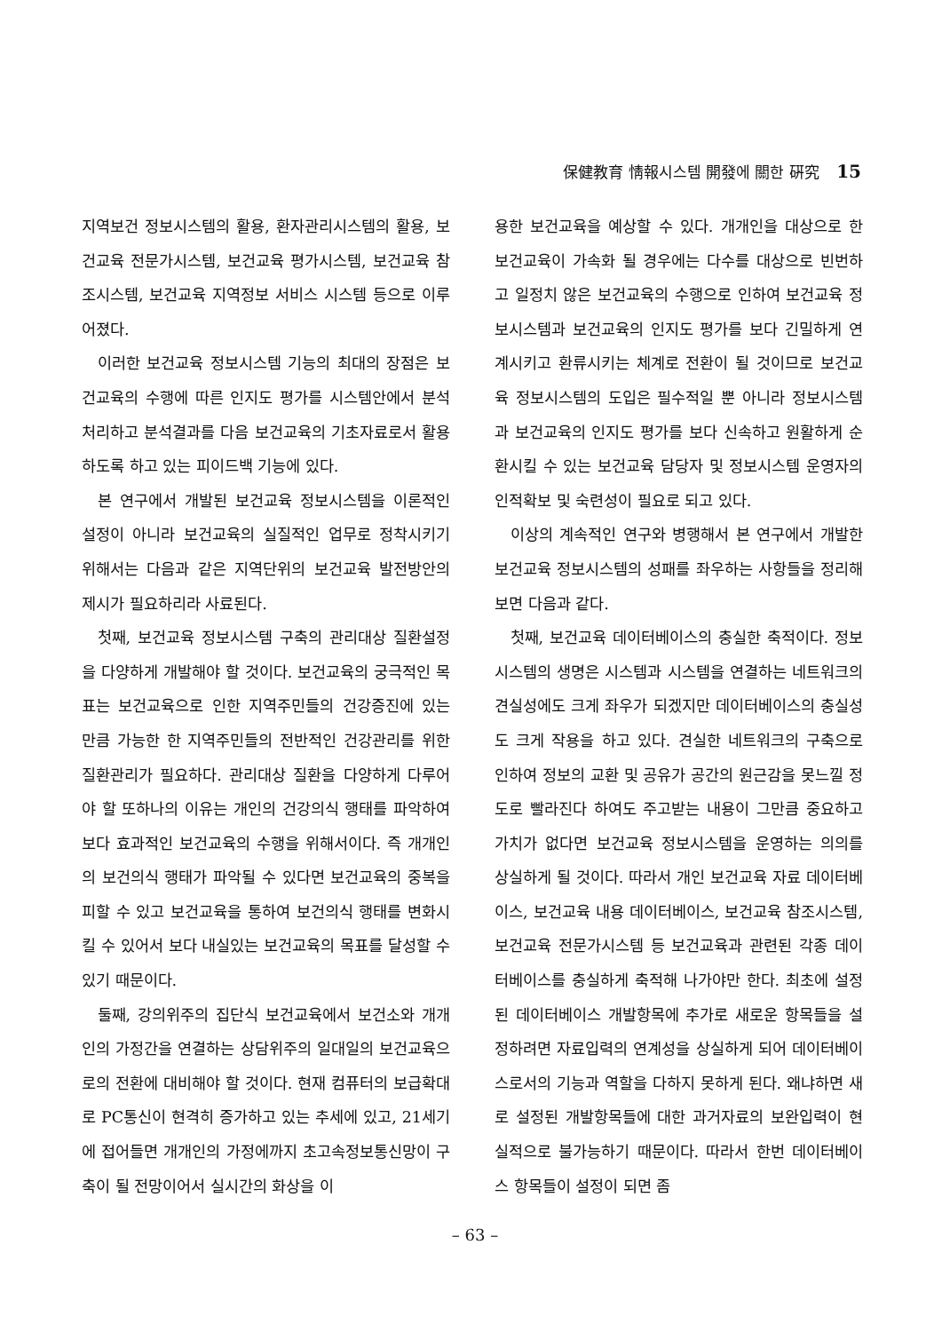保健教育 情報시스템 開發에 關한 硏究 15
지역보건 정보시스템의 활용, 환자관리시스템의 활용, 보건교육 전문가시스템, 보건교육 평가시스템, 보건교육 참조시스템, 보건교육 지역정보 서비스 시스템 등으로 이루어졌다.
이러한 보건교육 정보시스템 기능의 최대의 장점은 보건교육의 수행에 따른 인지도 평가를 시스템안에서 분석처리하고 분석결과를 다음 보건교육의 기초자료로서 활용하도록 하고 있는 피이드백 기능에 있다.
본 연구에서 개발된 보건교육 정보시스템을 이론적인 설정이 아니라 보건교육의 실질적인 업무로 정착시키기 위해서는 다음과 같은 지역단위의 보건교육 발전방안의 제시가 필요하리라 사료된다.
첫째, 보건교육 정보시스템 구축의 관리대상 질환설정을 다양하게 개발해야 할 것이다. 보건교육의 궁극적인 목표는 보건교육으로 인한 지역주민들의 건강증진에 있는 만큼 가능한 한 지역주민들의 전반적인 건강관리를 위한 질환관리가 필요하다. 관리대상 질환을 다양하게 다루어야 할 또하나의 이유는 개인의 건강의식 행태를 파악하여 보다 효과적인 보건교육의 수행을 위해서이다. 즉 개개인의 보건의식 행태가 파악될 수 있다면 보건교육의 중복을 피할 수 있고 보건교육을 통하여 보건의식 행태를 변화시킬 수 있어서 보다 내실있는 보건교육의 목표를 달성할 수 있기 때문이다.
둘째, 강의위주의 집단식 보건교육에서 보건소와 개개인의 가정간을 연결하는 상담위주의 일대일의 보건교육으로의 전환에 대비해야 할 것이다. 현재 컴퓨터의 보급확대로 PC통신이 현격히 증가하고 있는 추세에 있고, 21세기에 접어들면 개개인의 가정에까지 초고속정보통신망이 구축이 될 전망이어서 실시간의 화상을 이
용한 보건교육을 예상할 수 있다. 개개인을 대상으로 한 보건교육이 가속화 될 경우에는 다수를 대상으로 빈번하고 일정치 않은 보건교육의 수행으로 인하여 보건교육 정보시스템과 보건교육의 인지도 평가를 보다 긴밀하게 연계시키고 환류시키는 체계로 전환이 될 것이므로 보건교육 정보시스템의 도입은 필수적일 뿐 아니라 정보시스템과 보건교육의 인지도 평가를 보다 신속하고 원활하게 순환시킬 수 있는 보건교육 담당자 및 정보시스템 운영자의 인적확보 및 숙련성이 필요로 되고 있다.
이상의 계속적인 연구와 병행해서 본 연구에서 개발한 보건교육 정보시스템의 성패를 좌우하는 사항들을 정리해 보면 다음과 같다.
첫째, 보건교육 데이터베이스의 충실한 축적이다. 정보시스템의 생명은 시스템과 시스템을 연결하는 네트워크의 견실성에도 크게 좌우가 되겠지만 데이터베이스의 충실성도 크게 작용을 하고 있다. 견실한 네트워크의 구축으로 인하여 정보의 교환 및 공유가 공간의 원근감을 못느낄 정도로 빨라진다 하여도 주고받는 내용이 그만큼 중요하고 가치가 없다면 보건교육 정보시스템을 운영하는 의의를 상실하게 될 것이다. 따라서 개인 보건교육 자료 데이터베이스, 보건교육 내용 데이터베이스, 보건교육 참조시스템, 보건교육 전문가시스템 등 보건교육과 관련된 각종 데이터베이스를 충실하게 축적해 나가야만 한다. 최초에 설정된 데이터베이스 개발항목에 추가로 새로운 항목들을 설정하려면 자료입력의 연계성을 상실하게 되어 데이터베이스로서의 기능과 역할을 다하지 못하게 된다. 왜냐하면 새로 설정된 개발항목들에 대한 과거자료의 보완입력이 현실적으로 불가능하기 때문이다. 따라서 한번 데이터베이스 항목들이 설정이 되면 좀
– 63 –